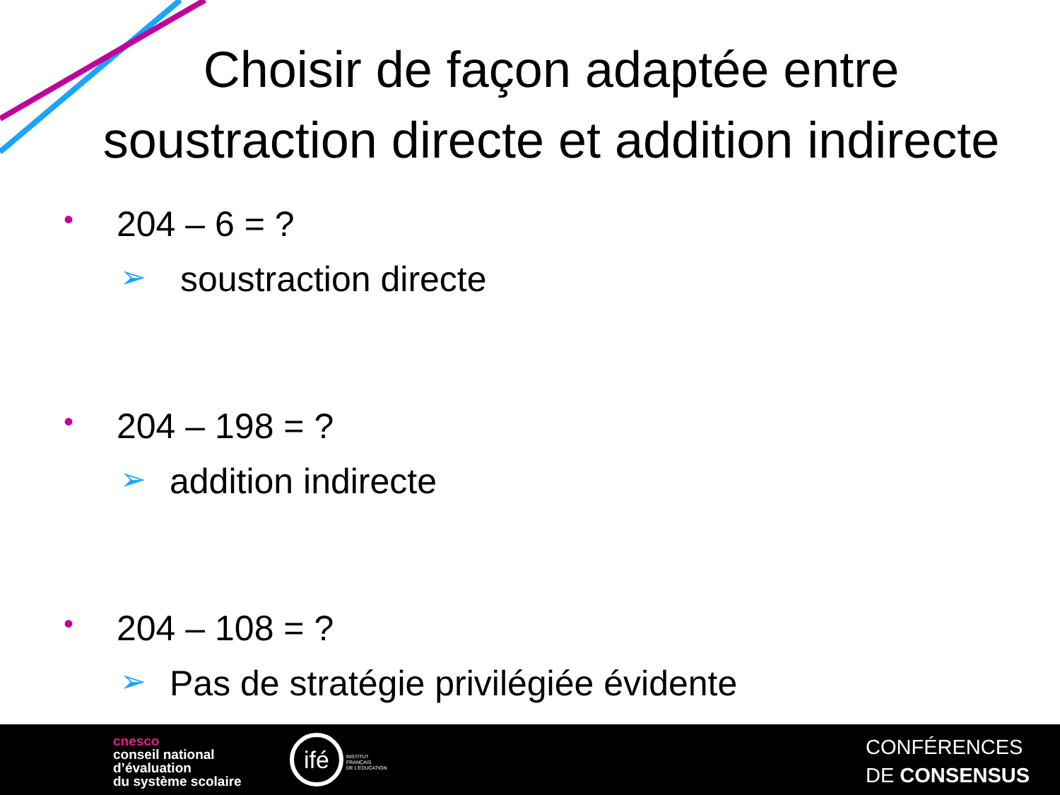Choisir de façon adaptée entre
soustraction directe et addition indirecte
• 204 – 6 = ?
➢ soustraction directe
• 204 – 198 = ?
➢ addition indirecte
• 204 – 108 = ?
➢ Pas de stratégie privilégiée évidente
cnesco
conseil national
d’évaluation
du système scolaire
ifé
INSTITUT
FRANÇAIS
DE L’ÉDUCATION
CONFÉRENCES
DE CONSENSUS